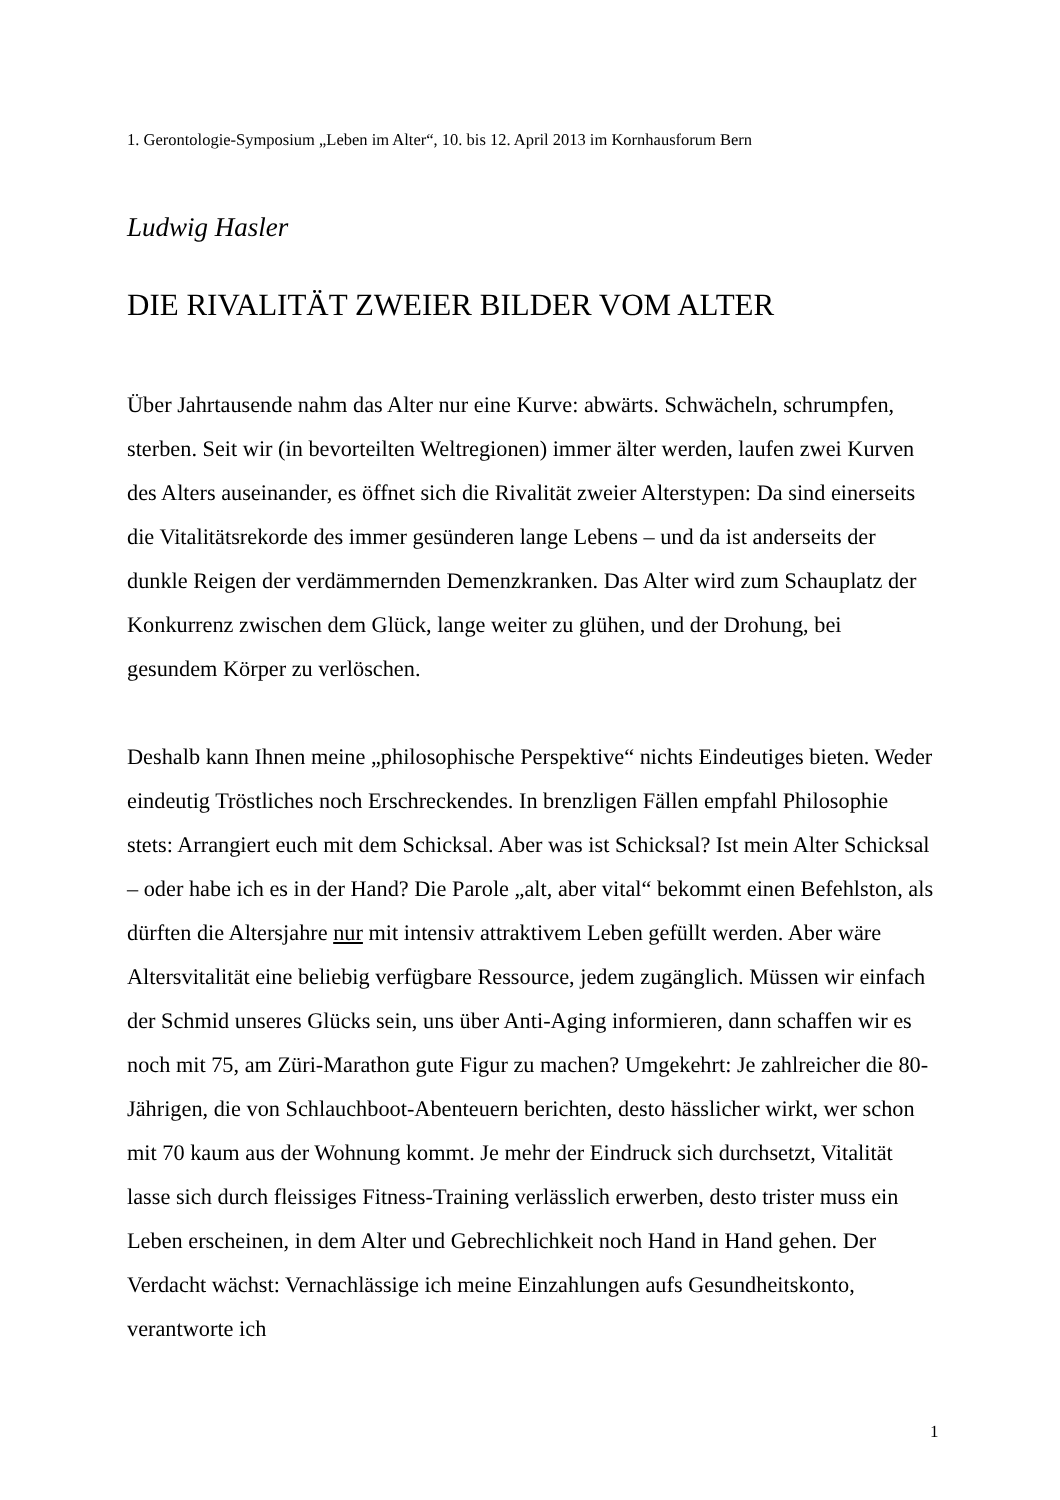1. Gerontologie-Symposium „Leben im Alter“, 10. bis 12. April 2013 im Kornhausforum Bern
Ludwig Hasler
DIE RIVALITÄT ZWEIER BILDER VOM ALTER
Über Jahrtausende nahm das Alter nur eine Kurve: abwärts. Schwächeln, schrumpfen, sterben. Seit wir (in bevorteilten Weltregionen) immer älter werden, laufen zwei Kurven des Alters auseinander, es öffnet sich die Rivalität zweier Alterstypen: Da sind einerseits die Vitalitätsrekorde des immer gesünderen lange Lebens – und da ist anderseits der dunkle Reigen der verdämmernden Demenzkranken. Das Alter wird zum Schauplatz der Konkurrenz zwischen dem Glück, lange weiter zu glühen, und der Drohung, bei gesundem Körper zu verlöschen.
Deshalb kann Ihnen meine „philosophische Perspektive“ nichts Eindeutiges bieten. Weder eindeutig Tröstliches noch Erschreckendes. In brenzligen Fällen empfahl Philosophie stets: Arrangiert euch mit dem Schicksal. Aber was ist Schicksal? Ist mein Alter Schicksal – oder habe ich es in der Hand? Die Parole „alt, aber vital“ bekommt einen Befehlston, als dürften die Altersjahre nur mit intensiv attraktivem Leben gefüllt werden. Aber wäre Altersvitalität eine beliebig verfügbare Ressource, jedem zugänglich. Müssen wir einfach der Schmid unseres Glücks sein, uns über Anti-Aging informieren, dann schaffen wir es noch mit 75, am Züri-Marathon gute Figur zu machen? Umgekehrt: Je zahlreicher die 80-Jährigen, die von Schlauchboot-Abenteuern berichten, desto hässlicher wirkt, wer schon mit 70 kaum aus der Wohnung kommt. Je mehr der Eindruck sich durchsetzt, Vitalität lasse sich durch fleissiges Fitness-Training verlässlich erwerben, desto trister muss ein Leben erscheinen, in dem Alter und Gebrechlichkeit noch Hand in Hand gehen. Der Verdacht wächst: Vernachlässige ich meine Einzahlungen aufs Gesundheitskonto, verantworte ich
1